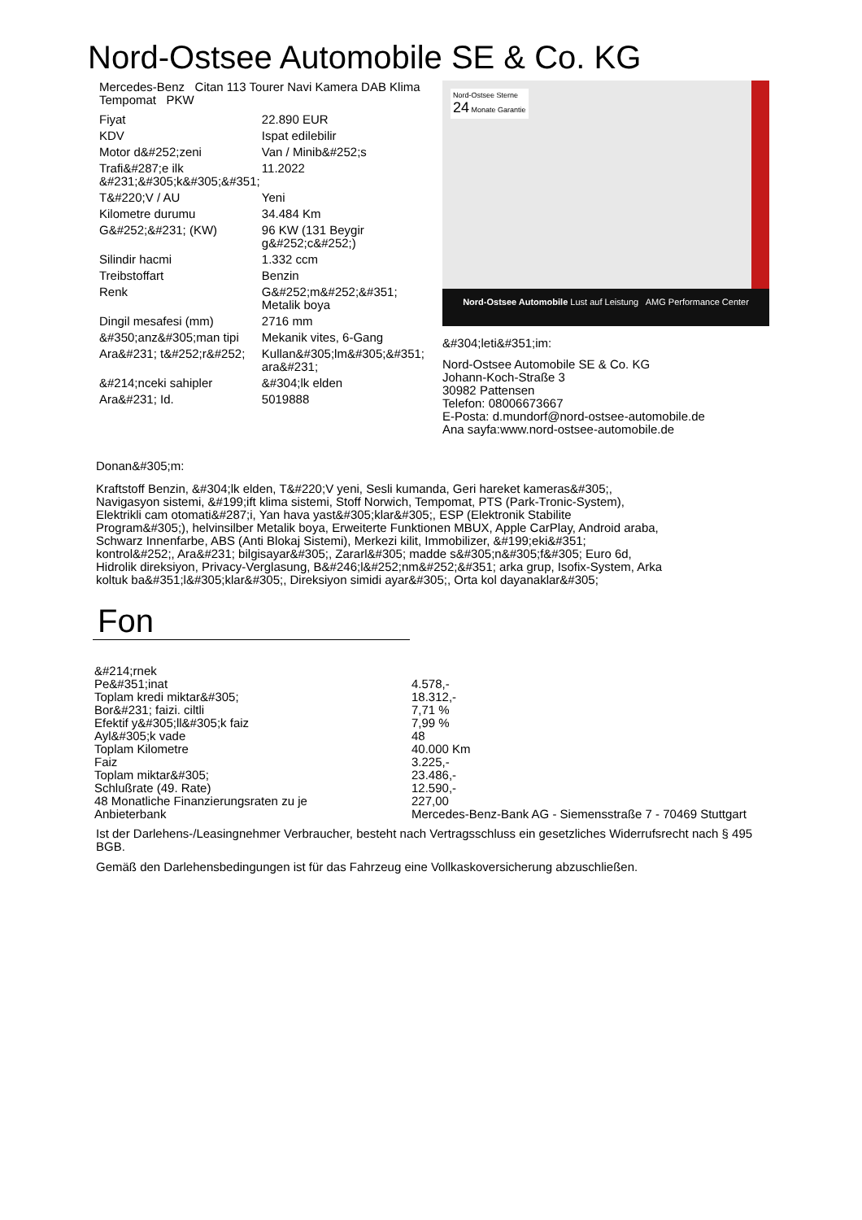Nord-Ostsee Automobile SE & Co. KG
Mercedes-Benz Citan 113 Tourer Navi Kamera DAB Klima Tempomat PKW
| Fiyat | 22.890 EUR |
| KDV | Ispat edilebilir |
| Motor d&#252;zeni | Van / Minib&#252;s |
| Trafi&#287;e ilk &#231;&#305;k&#305;&#351; | 11.2022 |
| T&#220;V / AU | Yeni |
| Kilometre durumu | 34.484 Km |
| G&#252;&#231; (KW) | 96 KW (131 Beygir g&#252;c&#252;) |
| Silindir hacmi | 1.332 ccm |
| Treibstoffart | Benzin |
| Renk | G&#252;m&#252;&#351; Metalik boya |
| Dingil mesafesi (mm) | 2716 mm |
| &#350;anz&#305;man tipi | Mekanik vites, 6-Gang |
| Ara&#231; t&#252;r&#252; | Kullan&#305;lm&#305;&#351; ara&#231; |
| &#214;nceki sahipler | &#304;lk elden |
| Ara&#231; Id. | 5019888 |
Nord-Ostsee Sterne
24 Monate Garantie
Nord-Ostsee Automobile Lust auf Leistung AMG Performance Center
&#304;leti&#351;im:
Nord-Ostsee Automobile SE & Co. KG
Johann-Koch-Straße 3
30982 Pattensen
Telefon: 08006673667
E-Posta: d.mundorf@nord-ostsee-automobile.de
Ana sayfa:www.nord-ostsee-automobile.de
Donan&#305;m:
Kraftstoff Benzin, &#304;lk elden, T&#220;V yeni, Sesli kumanda, Geri hareket kameras&#305;, Navigasyon sistemi, &#199;ift klima sistemi, Stoff Norwich, Tempomat, PTS (Park-Tronic-System), Elektrikli cam otomati&#287;i, Yan hava yast&#305;klar&#305;, ESP (Elektronik Stabilite Program&#305;), helvinsilber Metalik boya, Erweiterte Funktionen MBUX, Apple CarPlay, Android araba, Schwarz Innenfarbe, ABS (Anti Blokaj Sistemi), Merkezi kilit, Immobilizer, &#199;eki&#351; kontrol&#252;, Ara&#231; bilgisayar&#305;, Zararl&#305; madde s&#305;n&#305;f&#305; Euro 6d, Hidrolik direksiyon, Privacy-Verglasung, B&#246;l&#252;nm&#252;&#351; arka grup, Isofix-System, Arka koltuk ba&#351;l&#305;klar&#305;, Direksiyon simidi ayar&#305;, Orta kol dayanaklar&#305;
Fon
| &#214;rnek | |
| Pe&#351;inat | 4.578,- |
| Toplam kredi miktar&#305; | 18.312,- |
| Bor&#231; faizi. ciltli | 7,71 % |
| Efektif y&#305;ll&#305;k faiz | 7,99 % |
| Ayl&#305;k vade | 48 |
| Toplam Kilometre | 40.000 Km |
| Faiz | 3.225,- |
| Toplam miktar&#305; | 23.486,- |
| Schlußrate (49. Rate) | 12.590,- |
| 48 Monatliche Finanzierungsraten zu je | 227,00 |
| Anbieterbank | Mercedes-Benz-Bank AG - Siemensstraße 7 - 70469 Stuttgart |
Ist der Darlehens-/Leasingnehmer Verbraucher, besteht nach Vertragsschluss ein gesetzliches Widerrufsrecht nach § 495 BGB.
Gemäß den Darlehensbedingungen ist für das Fahrzeug eine Vollkaskoversicherung abzuschließen.